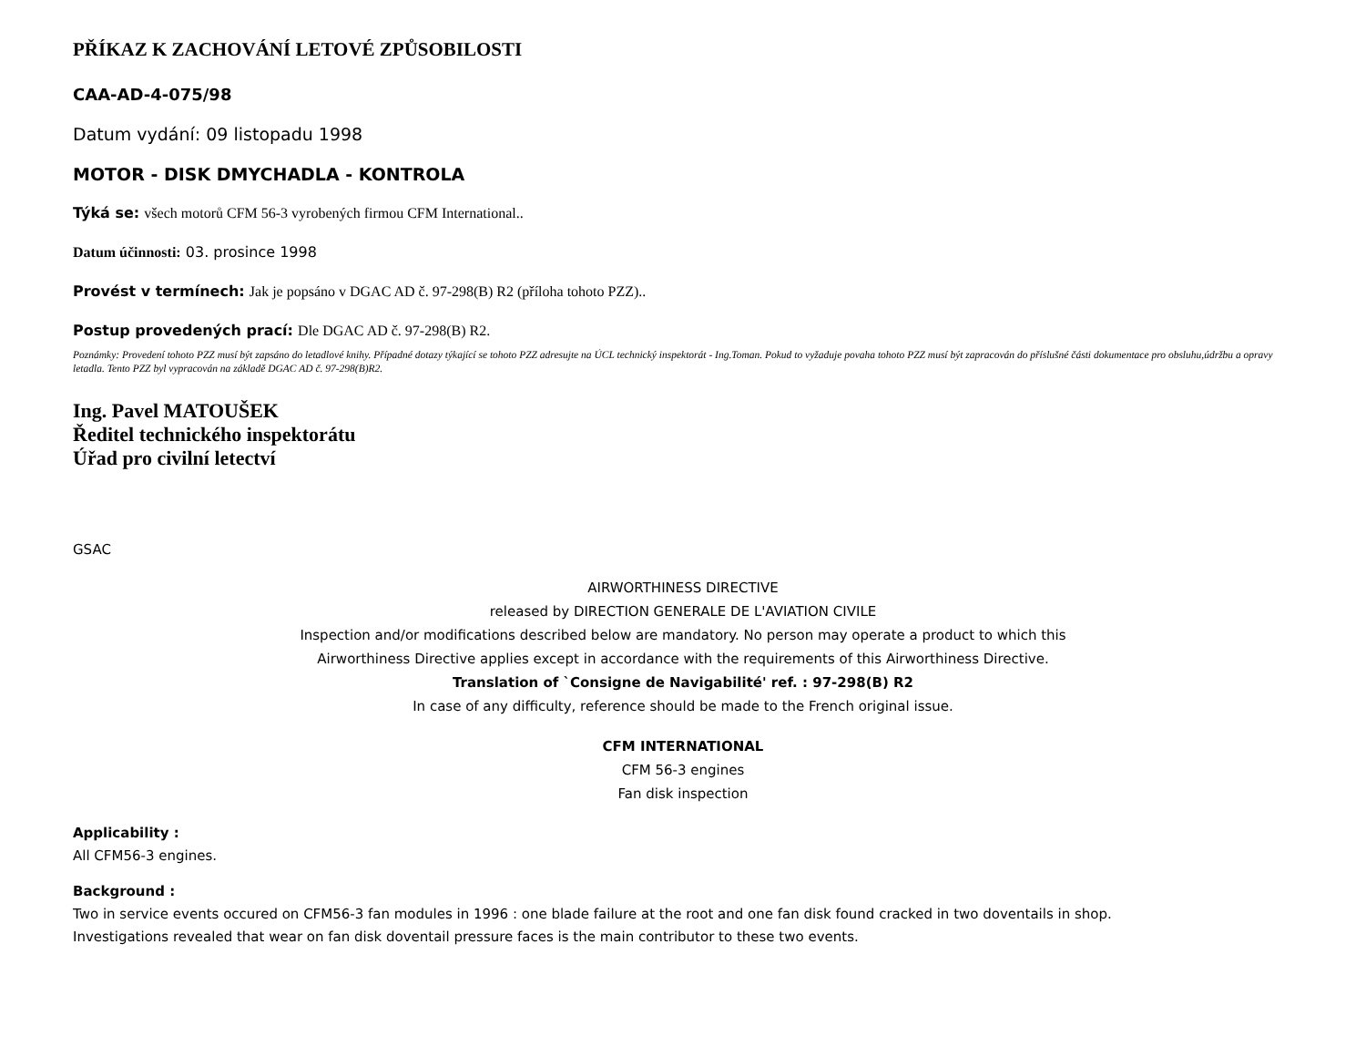PŘÍKAZ K ZACHOVÁNÍ LETOVÉ ZPŮSOBILOSTI
CAA-AD-4-075/98
Datum vydání: 09 listopadu 1998
MOTOR - DISK DMYCHADLA - KONTROLA
Týká se: všech motorů CFM 56-3 vyrobených firmou CFM International..
Datum účinnosti: 03. prosince 1998
Provést v termínech: Jak je popsáno v DGAC AD č. 97-298(B) R2 (příloha tohoto PZZ)..
Postup provedených prací: Dle DGAC AD č. 97-298(B) R2.
Poznámky: Provedení tohoto PZZ musí být zapsáno do letadlové knihy. Případné dotazy týkající se tohoto PZZ adresujte na ÚCL technický inspektorát - Ing.Toman. Pokud to vyžaduje povaha tohoto PZZ musí být zapracován do příslušné části dokumentace pro obsluhu,údržbu a opravy letadla. Tento PZZ byl vypracován na základě DGAC AD č. 97-298(B)R2.
Ing. Pavel MATOUŠEK
Ředitel technického inspektorátu
Úřad pro civilní letectví
GSAC
AIRWORTHINESS DIRECTIVE
released by DIRECTION GENERALE DE L'AVIATION CIVILE
Inspection and/or modifications described below are mandatory. No person may operate a product to which this
Airworthiness Directive applies except in accordance with the requirements of this Airworthiness Directive.
Translation of `Consigne de Navigabilité' ref. : 97-298(B) R2
In case of any difficulty, reference should be made to the French original issue.
CFM INTERNATIONAL
CFM 56-3 engines
Fan disk inspection
Applicability :
All CFM56-3 engines.
Background :
Two in service events occured on CFM56-3 fan modules in 1996 : one blade failure at the root and one fan disk found cracked in two doventails in shop.
Investigations revealed that wear on fan disk doventail pressure faces is the main contributor to these two events.